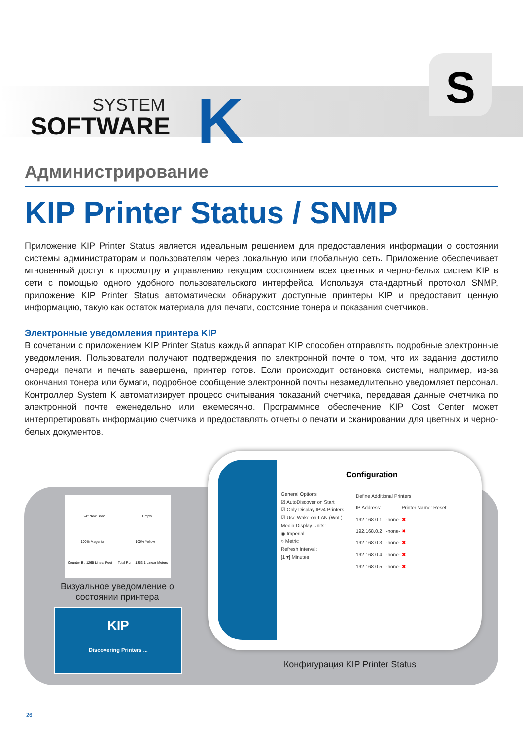SYSTEM
SOFTWARE
K
S
Администрирование
KIP Printer Status / SNMP
Приложение KIP Printer Status является идеальным решением для предоставления информации о состоянии системы администраторам и пользователям через локальную или глобальную сеть. Приложение обеспечивает мгновенный доступ к просмотру и управлению текущим состоянием всех цветных и черно-белых систем KIP в сети с помощью одного удобного пользовательского интерфейса. Используя стандартный протокол SNMP, приложение KIP Printer Status автоматически обнаружит доступные принтеры KIP и предоставит ценную информацию, такую как остаток материала для печати, состояние тонера и показания счетчиков.
Электронные уведомления принтера KIP
В сочетании с приложением KIP Printer Status каждый аппарат KIP способен отправлять подробные электронные уведомления. Пользователи получают подтверждения по электронной почте о том, что их задание достигло очереди печати и печать завершена, принтер готов. Если происходит остановка системы, например, из-за окончания тонера или бумаги, подробное сообщение электронной почты незамедлительно уведомляет персонал. Контроллер System K автоматизирует процесс считывания показаний счетчика, передавая данные счетчика по электронной почте еженедельно или ежемесячно. Программное обеспечение KIP Cost Center может интерпретировать информацию счетчика и предоставлять отчеты о печати и сканировании для цветных и черно-белых документов.
24" New Bond Empty
100% Magenta 100% Yellow
Counter B : 1265 Linear Feet Total Run : 1353 1 Linear Meters
Визуальное уведомление о состоянии принтера
KIP
Discovering Printers ...
Configuration
General Options
☑ AutoDiscover on Start
☑ Only Display IPv4 Printers
☑ Use Wake-on-LAN (WoL)
Media Display Units:
◉ Imperial
○ Metric
Refresh Interval:
[1 ▾] Minutes
Define Additional Printers
IP Address: Printer Name: Reset
192.168.0.1 -none- ✖
192.168.0.2 -none- ✖
192.168.0.3 -none- ✖
192.168.0.4 -none- ✖
192.168.0.5 -none- ✖
Конфигурация KIP Printer Status
26